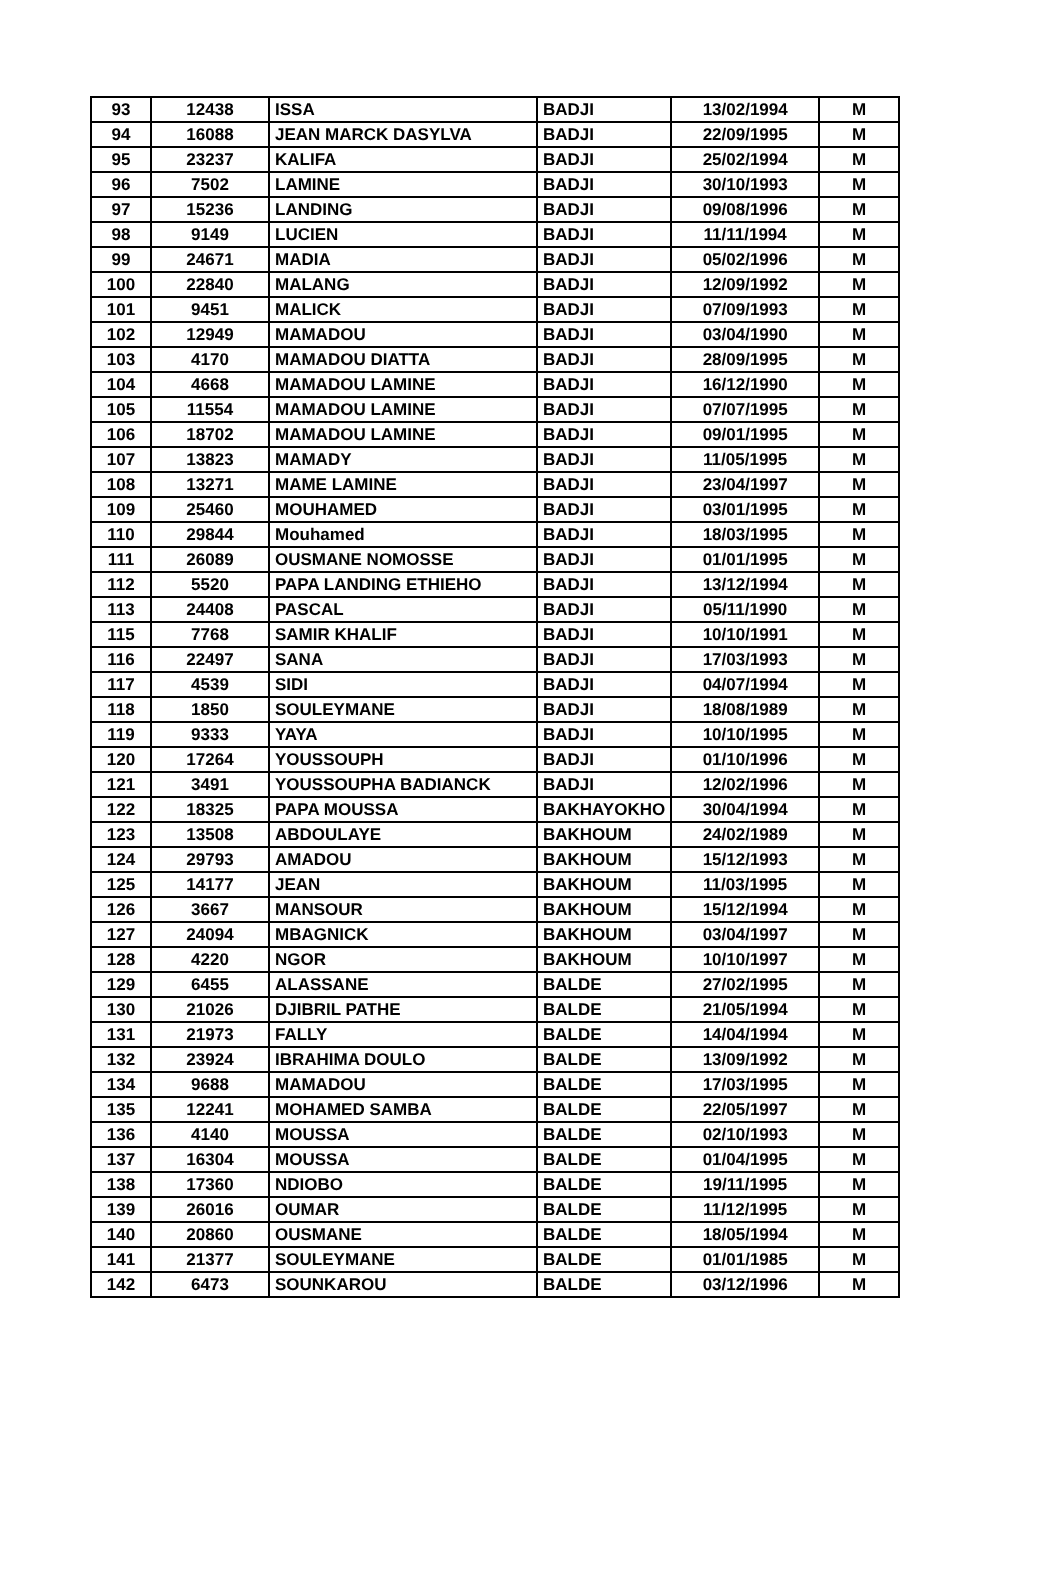| 93 | 12438 | ISSA | BADJI | 13/02/1994 | M |
| 94 | 16088 | JEAN MARCK DASYLVA | BADJI | 22/09/1995 | M |
| 95 | 23237 | KALIFA | BADJI | 25/02/1994 | M |
| 96 | 7502 | LAMINE | BADJI | 30/10/1993 | M |
| 97 | 15236 | LANDING | BADJI | 09/08/1996 | M |
| 98 | 9149 | LUCIEN | BADJI | 11/11/1994 | M |
| 99 | 24671 | MADIA | BADJI | 05/02/1996 | M |
| 100 | 22840 | MALANG | BADJI | 12/09/1992 | M |
| 101 | 9451 | MALICK | BADJI | 07/09/1993 | M |
| 102 | 12949 | MAMADOU | BADJI | 03/04/1990 | M |
| 103 | 4170 | MAMADOU DIATTA | BADJI | 28/09/1995 | M |
| 104 | 4668 | MAMADOU LAMINE | BADJI | 16/12/1990 | M |
| 105 | 11554 | MAMADOU LAMINE | BADJI | 07/07/1995 | M |
| 106 | 18702 | MAMADOU LAMINE | BADJI | 09/01/1995 | M |
| 107 | 13823 | MAMADY | BADJI | 11/05/1995 | M |
| 108 | 13271 | MAME LAMINE | BADJI | 23/04/1997 | M |
| 109 | 25460 | MOUHAMED | BADJI | 03/01/1995 | M |
| 110 | 29844 | Mouhamed | BADJI | 18/03/1995 | M |
| 111 | 26089 | OUSMANE NOMOSSE | BADJI | 01/01/1995 | M |
| 112 | 5520 | PAPA LANDING ETHIEHO | BADJI | 13/12/1994 | M |
| 113 | 24408 | PASCAL | BADJI | 05/11/1990 | M |
| 115 | 7768 | SAMIR KHALIF | BADJI | 10/10/1991 | M |
| 116 | 22497 | SANA | BADJI | 17/03/1993 | M |
| 117 | 4539 | SIDI | BADJI | 04/07/1994 | M |
| 118 | 1850 | SOULEYMANE | BADJI | 18/08/1989 | M |
| 119 | 9333 | YAYA | BADJI | 10/10/1995 | M |
| 120 | 17264 | YOUSSOUPH | BADJI | 01/10/1996 | M |
| 121 | 3491 | YOUSSOUPHA BADIANCK | BADJI | 12/02/1996 | M |
| 122 | 18325 | PAPA MOUSSA | BAKHAYOKHO | 30/04/1994 | M |
| 123 | 13508 | ABDOULAYE | BAKHOUM | 24/02/1989 | M |
| 124 | 29793 | AMADOU | BAKHOUM | 15/12/1993 | M |
| 125 | 14177 | JEAN | BAKHOUM | 11/03/1995 | M |
| 126 | 3667 | MANSOUR | BAKHOUM | 15/12/1994 | M |
| 127 | 24094 | MBAGNICK | BAKHOUM | 03/04/1997 | M |
| 128 | 4220 | NGOR | BAKHOUM | 10/10/1997 | M |
| 129 | 6455 | ALASSANE | BALDE | 27/02/1995 | M |
| 130 | 21026 | DJIBRIL PATHE | BALDE | 21/05/1994 | M |
| 131 | 21973 | FALLY | BALDE | 14/04/1994 | M |
| 132 | 23924 | IBRAHIMA DOULO | BALDE | 13/09/1992 | M |
| 134 | 9688 | MAMADOU | BALDE | 17/03/1995 | M |
| 135 | 12241 | MOHAMED SAMBA | BALDE | 22/05/1997 | M |
| 136 | 4140 | MOUSSA | BALDE | 02/10/1993 | M |
| 137 | 16304 | MOUSSA | BALDE | 01/04/1995 | M |
| 138 | 17360 | NDIOBO | BALDE | 19/11/1995 | M |
| 139 | 26016 | OUMAR | BALDE | 11/12/1995 | M |
| 140 | 20860 | OUSMANE | BALDE | 18/05/1994 | M |
| 141 | 21377 | SOULEYMANE | BALDE | 01/01/1985 | M |
| 142 | 6473 | SOUNKAROU | BALDE | 03/12/1996 | M |